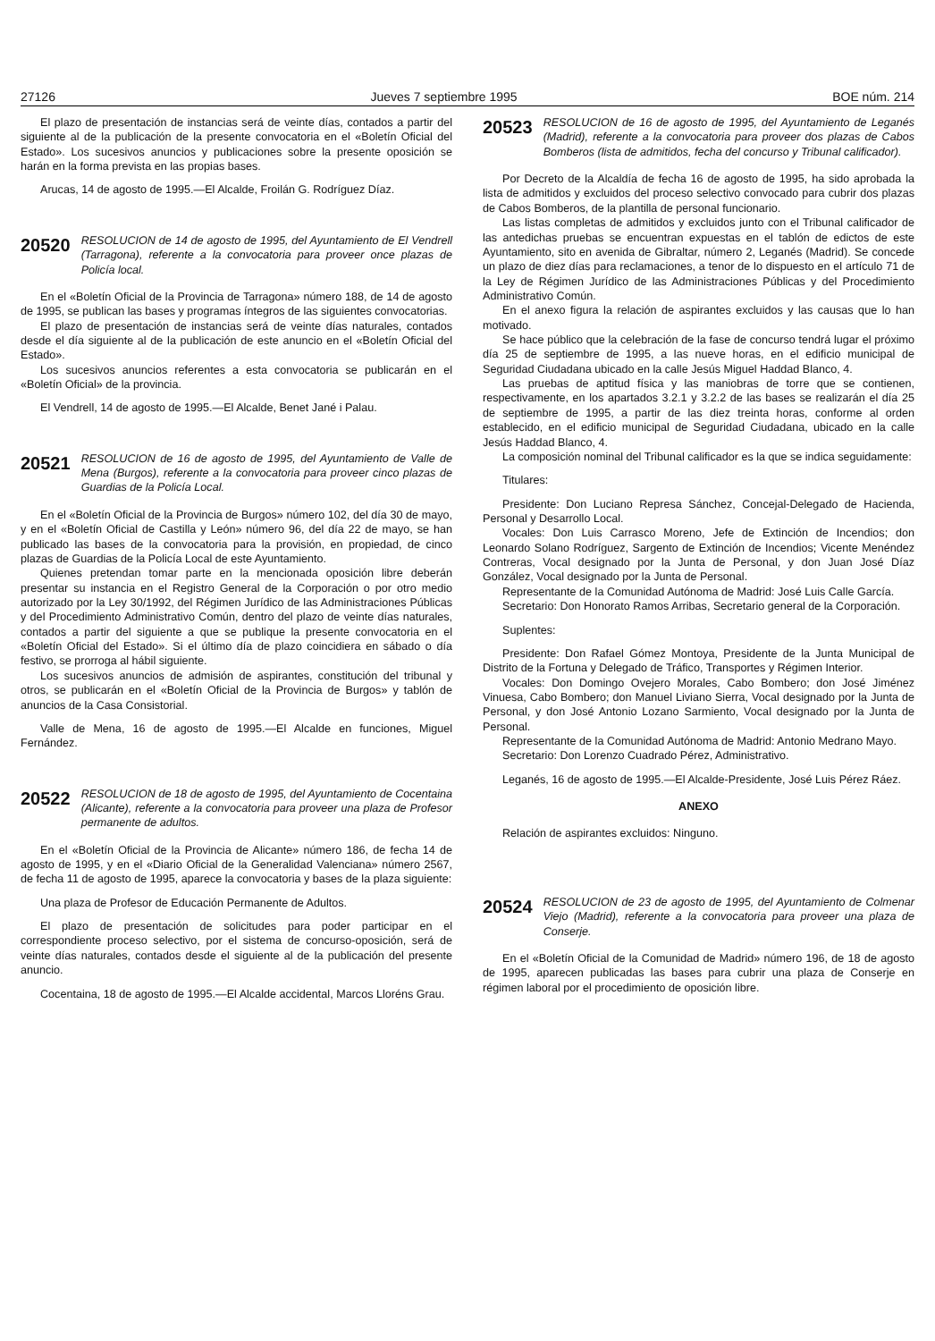27126 Jueves 7 septiembre 1995 BOE núm. 214
El plazo de presentación de instancias será de veinte días, contados a partir del siguiente al de la publicación de la presente convocatoria en el «Boletín Oficial del Estado». Los sucesivos anuncios y publicaciones sobre la presente oposición se harán en la forma prevista en las propias bases.
Arucas, 14 de agosto de 1995.—El Alcalde, Froilán G. Rodríguez Díaz.
20520 RESOLUCION de 14 de agosto de 1995, del Ayuntamiento de El Vendrell (Tarragona), referente a la convocatoria para proveer once plazas de Policía local.
En el «Boletín Oficial de la Provincia de Tarragona» número 188, de 14 de agosto de 1995, se publican las bases y programas íntegros de las siguientes convocatorias.
El plazo de presentación de instancias será de veinte días naturales, contados desde el día siguiente al de la publicación de este anuncio en el «Boletín Oficial del Estado».
Los sucesivos anuncios referentes a esta convocatoria se publicarán en el «Boletín Oficial» de la provincia.
El Vendrell, 14 de agosto de 1995.—El Alcalde, Benet Jané i Palau.
20521 RESOLUCION de 16 de agosto de 1995, del Ayuntamiento de Valle de Mena (Burgos), referente a la convocatoria para proveer cinco plazas de Guardias de la Policía Local.
En el «Boletín Oficial de la Provincia de Burgos» número 102, del día 30 de mayo, y en el «Boletín Oficial de Castilla y León» número 96, del día 22 de mayo, se han publicado las bases de la convocatoria para la provisión, en propiedad, de cinco plazas de Guardias de la Policía Local de este Ayuntamiento.
Quienes pretendan tomar parte en la mencionada oposición libre deberán presentar su instancia en el Registro General de la Corporación o por otro medio autorizado por la Ley 30/1992, del Régimen Jurídico de las Administraciones Públicas y del Procedimiento Administrativo Común, dentro del plazo de veinte días naturales, contados a partir del siguiente a que se publique la presente convocatoria en el «Boletín Oficial del Estado». Si el último día de plazo coincidiera en sábado o día festivo, se prorroga al hábil siguiente.
Los sucesivos anuncios de admisión de aspirantes, constitución del tribunal y otros, se publicarán en el «Boletín Oficial de la Provincia de Burgos» y tablón de anuncios de la Casa Consistorial.
Valle de Mena, 16 de agosto de 1995.—El Alcalde en funciones, Miguel Fernández.
20522 RESOLUCION de 18 de agosto de 1995, del Ayuntamiento de Cocentaina (Alicante), referente a la convocatoria para proveer una plaza de Profesor permanente de adultos.
En el «Boletín Oficial de la Provincia de Alicante» número 186, de fecha 14 de agosto de 1995, y en el «Diario Oficial de la Generalidad Valenciana» número 2567, de fecha 11 de agosto de 1995, aparece la convocatoria y bases de la plaza siguiente:
Una plaza de Profesor de Educación Permanente de Adultos.
El plazo de presentación de solicitudes para poder participar en el correspondiente proceso selectivo, por el sistema de concurso-oposición, será de veinte días naturales, contados desde el siguiente al de la publicación del presente anuncio.
Cocentaina, 18 de agosto de 1995.—El Alcalde accidental, Marcos Lloréns Grau.
20523 RESOLUCION de 16 de agosto de 1995, del Ayuntamiento de Leganés (Madrid), referente a la convocatoria para proveer dos plazas de Cabos Bomberos (lista de admitidos, fecha del concurso y Tribunal calificador).
Por Decreto de la Alcaldía de fecha 16 de agosto de 1995, ha sido aprobada la lista de admitidos y excluidos del proceso selectivo convocado para cubrir dos plazas de Cabos Bomberos, de la plantilla de personal funcionario.
Las listas completas de admitidos y excluidos junto con el Tribunal calificador de las antedichas pruebas se encuentran expuestas en el tablón de edictos de este Ayuntamiento, sito en avenida de Gibraltar, número 2, Leganés (Madrid). Se concede un plazo de diez días para reclamaciones, a tenor de lo dispuesto en el artículo 71 de la Ley de Régimen Jurídico de las Administraciones Públicas y del Procedimiento Administrativo Común.
En el anexo figura la relación de aspirantes excluidos y las causas que lo han motivado.
Se hace público que la celebración de la fase de concurso tendrá lugar el próximo día 25 de septiembre de 1995, a las nueve horas, en el edificio municipal de Seguridad Ciudadana ubicado en la calle Jesús Miguel Haddad Blanco, 4.
Las pruebas de aptitud física y las maniobras de torre que se contienen, respectivamente, en los apartados 3.2.1 y 3.2.2 de las bases se realizarán el día 25 de septiembre de 1995, a partir de las diez treinta horas, conforme al orden establecido, en el edificio municipal de Seguridad Ciudadana, ubicado en la calle Jesús Haddad Blanco, 4.
La composición nominal del Tribunal calificador es la que se indica seguidamente:
Titulares:
Presidente: Don Luciano Represa Sánchez, Concejal-Delegado de Hacienda, Personal y Desarrollo Local.
Vocales: Don Luis Carrasco Moreno, Jefe de Extinción de Incendios; don Leonardo Solano Rodríguez, Sargento de Extinción de Incendios; Vicente Menéndez Contreras, Vocal designado por la Junta de Personal, y don Juan José Díaz González, Vocal designado por la Junta de Personal.
Representante de la Comunidad Autónoma de Madrid: José Luis Calle García.
Secretario: Don Honorato Ramos Arribas, Secretario general de la Corporación.
Suplentes:
Presidente: Don Rafael Gómez Montoya, Presidente de la Junta Municipal de Distrito de la Fortuna y Delegado de Tráfico, Transportes y Régimen Interior.
Vocales: Don Domingo Ovejero Morales, Cabo Bombero; don José Jiménez Vinuesa, Cabo Bombero; don Manuel Liviano Sierra, Vocal designado por la Junta de Personal, y don José Antonio Lozano Sarmiento, Vocal designado por la Junta de Personal.
Representante de la Comunidad Autónoma de Madrid: Antonio Medrano Mayo.
Secretario: Don Lorenzo Cuadrado Pérez, Administrativo.
Leganés, 16 de agosto de 1995.—El Alcalde-Presidente, José Luis Pérez Ráez.
ANEXO
Relación de aspirantes excluidos: Ninguno.
20524 RESOLUCION de 23 de agosto de 1995, del Ayuntamiento de Colmenar Viejo (Madrid), referente a la convocatoria para proveer una plaza de Conserje.
En el «Boletín Oficial de la Comunidad de Madrid» número 196, de 18 de agosto de 1995, aparecen publicadas las bases para cubrir una plaza de Conserje en régimen laboral por el procedimiento de oposición libre.